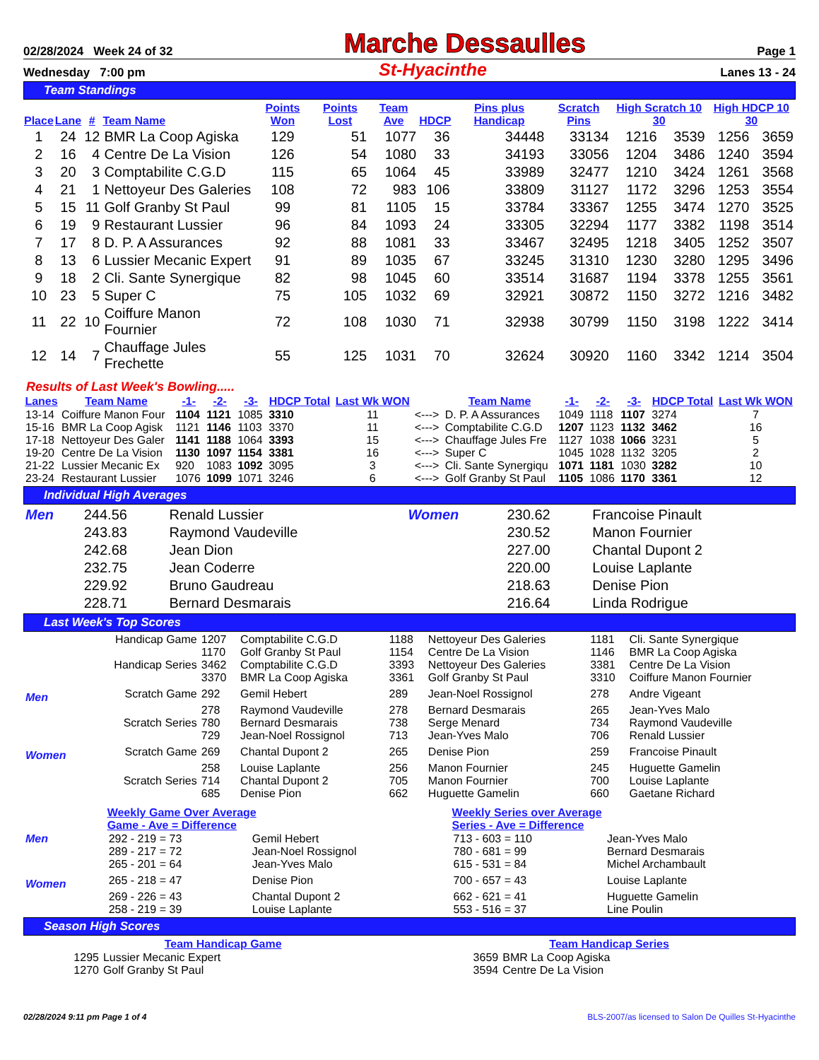02/28/2024 Week 24 of 32 Marche Dessaulles Page 1
Wednesday 7:00 pm St-Hyacinthe Lanes 13 - 24
Team Standings
| Place | Lane | # | Team Name | Points Won | Points Lost | Team Ave | HDCP | Pins plus Handicap | Scratch Pins | High Scratch 10 30 | | High HDCP 10 30 | |
| --- | --- | --- | --- | --- | --- | --- | --- | --- | --- | --- | --- | --- | --- |
| 1 | 24 | 12 | BMR La Coop Agiska | 129 | 51 | 1077 | 36 | 34448 | 33134 | 1216 | 3539 | 1256 | 3659 |
| 2 | 16 | 4 | Centre De La Vision | 126 | 54 | 1080 | 33 | 34193 | 33056 | 1204 | 3486 | 1240 | 3594 |
| 3 | 20 | 3 | Comptabilite C.G.D | 115 | 65 | 1064 | 45 | 33989 | 32477 | 1210 | 3424 | 1261 | 3568 |
| 4 | 21 | 1 | Nettoyeur Des Galeries | 108 | 72 | 983 | 106 | 33809 | 31127 | 1172 | 3296 | 1253 | 3554 |
| 5 | 15 | 11 | Golf Granby St Paul | 99 | 81 | 1105 | 15 | 33784 | 33367 | 1255 | 3474 | 1270 | 3525 |
| 6 | 19 | 9 | Restaurant Lussier | 96 | 84 | 1093 | 24 | 33305 | 32294 | 1177 | 3382 | 1198 | 3514 |
| 7 | 17 | 8 | D. P. A Assurances | 92 | 88 | 1081 | 33 | 33467 | 32495 | 1218 | 3405 | 1252 | 3507 |
| 8 | 13 | 6 | Lussier Mecanic Expert | 91 | 89 | 1035 | 67 | 33245 | 31310 | 1230 | 3280 | 1295 | 3496 |
| 9 | 18 | 2 | Cli. Sante Synergique | 82 | 98 | 1045 | 60 | 33514 | 31687 | 1194 | 3378 | 1255 | 3561 |
| 10 | 23 | 5 | Super C | 75 | 105 | 1032 | 69 | 32921 | 30872 | 1150 | 3272 | 1216 | 3482 |
| 11 | 22 | 10 | Coiffure Manon Fournier | 72 | 108 | 1030 | 71 | 32938 | 30799 | 1150 | 3198 | 1222 | 3414 |
| 12 | 14 | 7 | Chauffage Jules Frechette | 55 | 125 | 1031 | 70 | 32624 | 30920 | 1160 | 3342 | 1214 | 3504 |
Results of Last Week's Bowling.....
| Lanes | Team Name | -1- | -2- | -3- | HDCP Total | Last Wk WON | | Team Name | -1- | -2- | -3- | HDCP Total | Last Wk WON |
| --- | --- | --- | --- | --- | --- | --- | --- | --- | --- | --- | --- | --- | --- |
| 13-14 | Coiffure Manon Four | 1104 | 1121 | 1085 | 3310 | 11 | <---> | D. P. A Assurances | 1049 | 1118 | 1107 | 3274 | 7 |
| 15-16 | BMR La Coop Agisk | 1121 | 1146 | 1103 | 3370 | 11 | <---> | Comptabilite C.G.D | 1207 | 1123 | 1132 | 3462 | 16 |
| 17-18 | Nettoyeur Des Galer | 1141 | 1188 | 1064 | 3393 | 15 | <---> | Chauffage Jules Fre | 1127 | 1038 | 1066 | 3231 | 5 |
| 19-20 | Centre De La Vision | 1130 | 1097 | 1154 | 3381 | 16 | <---> | Super C | 1045 | 1028 | 1132 | 3205 | 2 |
| 21-22 | Lussier Mecanic Ex | 920 | 1083 | 1092 | 3095 | 3 | <---> | Cli. Sante Synergiqu | 1071 | 1181 | 1030 | 3282 | 10 |
| 23-24 | Restaurant Lussier | 1076 | 1099 | 1071 | 3246 | 6 | <---> | Golf Granby St Paul | 1105 | 1086 | 1170 | 3361 | 12 |
Individual High Averages
| Men | 244.56 | Renald Lussier | Women | 230.62 | Francoise Pinault |
| | 243.83 | Raymond Vaudeville | | 230.52 | Manon Fournier |
| | 242.68 | Jean Dion | | 227.00 | Chantal Dupont 2 |
| | 232.75 | Jean Coderre | | 220.00 | Louise Laplante |
| | 229.92 | Bruno Gaudreau | | 218.63 | Denise Pion |
| | 228.71 | Bernard Desmarais | | 216.64 | Linda Rodrigue |
Last Week's Top Scores
| | Handicap Game | 1207 | Comptabilite C.G.D | 1188 | Nettoyeur Des Galeries | 1181 | Cli. Sante Synergique |
| | | 1170 | Golf Granby St Paul | 1154 | Centre De La Vision | 1146 | BMR La Coop Agiska |
| | Handicap Series | 3462 | Comptabilite C.G.D | 3393 | Nettoyeur Des Galeries | 3381 | Centre De La Vision |
| | | 3370 | BMR La Coop Agiska | 3361 | Golf Granby St Paul | 3310 | Coiffure Manon Fournier |
| Men | Scratch Game | 292 | Gemil Hebert | 289 | Jean-Noel Rossignol | 278 | Andre Vigeant |
| | | 278 | Raymond Vaudeville | 278 | Bernard Desmarais | 265 | Jean-Yves Malo |
| | Scratch Series | 780 | Bernard Desmarais | 738 | Serge Menard | 734 | Raymond Vaudeville |
| | | 729 | Jean-Noel Rossignol | 713 | Jean-Yves Malo | 706 | Renald Lussier |
| Women | Scratch Game | 269 | Chantal Dupont 2 | 265 | Denise Pion | 259 | Francoise Pinault |
| | | 258 | Louise Laplante | 256 | Manon Fournier | 245 | Huguette Gamelin |
| | Scratch Series | 714 | Chantal Dupont 2 | 705 | Manon Fournier | 700 | Louise Laplante |
| | | 685 | Denise Pion | 662 | Huguette Gamelin | 660 | Gaetane Richard |
| | Weekly Game Over Average Game - Ave = Difference | | Weekly Series over Average Series - Ave = Difference | |
| --- | --- | --- | --- | --- |
| Men | 292 - 219 = 73 | Gemil Hebert | 713 - 603 = 110 | Jean-Yves Malo |
| | 289 - 217 = 72 | Jean-Noel Rossignol | 780 - 681 = 99 | Bernard Desmarais |
| | 265 - 201 = 64 | Jean-Yves Malo | 615 - 531 = 84 | Michel Archambault |
| Women | 265 - 218 = 47 | Denise Pion | 700 - 657 = 43 | Louise Laplante |
| | 269 - 226 = 43 | Chantal Dupont 2 | 662 - 621 = 41 | Huguette Gamelin |
| | 258 - 219 = 39 | Louise Laplante | 553 - 516 = 37 | Line Poulin |
Season High Scores
| Team Handicap Game | | Team Handicap Series | |
| --- | --- | --- | --- |
| 1295 | Lussier Mecanic Expert | 3659 | BMR La Coop Agiska |
| 1270 | Golf Granby St Paul | 3594 | Centre De La Vision |
02/28/2024 9:11 pm Page 1 of 4 BLS-2007/as licensed to Salon De Quilles St-Hyacinthe